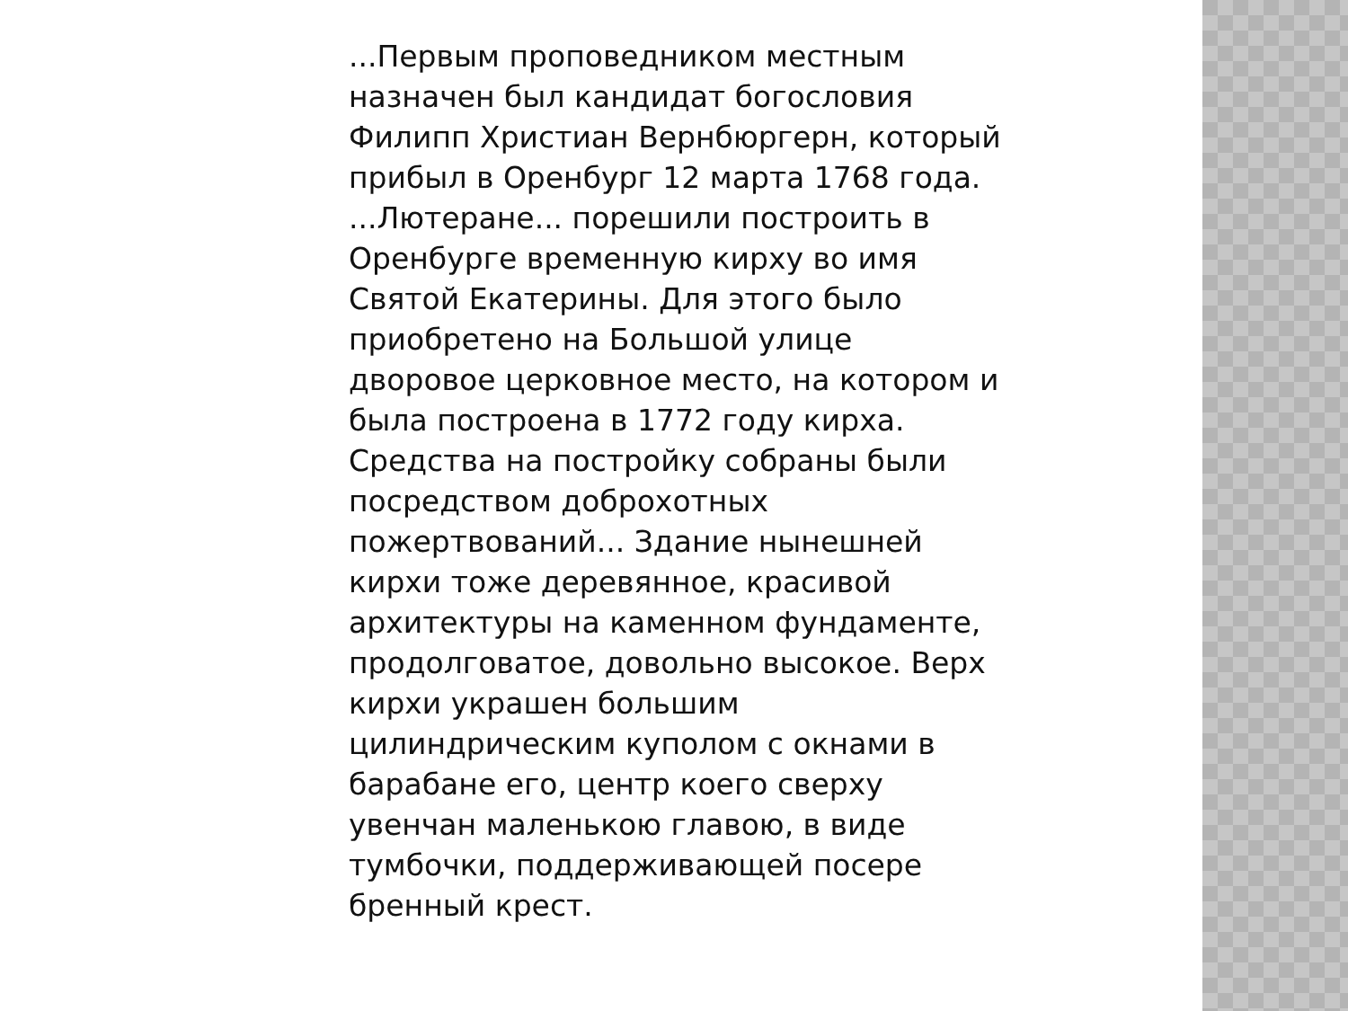...Первым проповедником местным
назначен был кандидат богословия
Филипп Христиан Вернбюргерн, который
прибыл в Оренбург 12 марта 1768 года.
...Лютеране... порешили построить в
Оренбурге временную кирху во имя
Святой Екатерины. Для этого было
приобретено на Большой улице
дворовое церковное место, на котором и
была построена в 1772 году кирха.
Средства на постройку собраны были
посредством доброхотных
пожертвований... Здание нынешней
кирхи тоже деревянное, красивой
архитектуры на каменном фундаменте,
продолговатое, довольно высокое. Верх
кирхи украшен большим
цилиндрическим куполом с окнами в
барабане его, центр коего сверху
увенчан маленькою главою, в виде
тумбочки, поддерживающей посере
бренный крест.